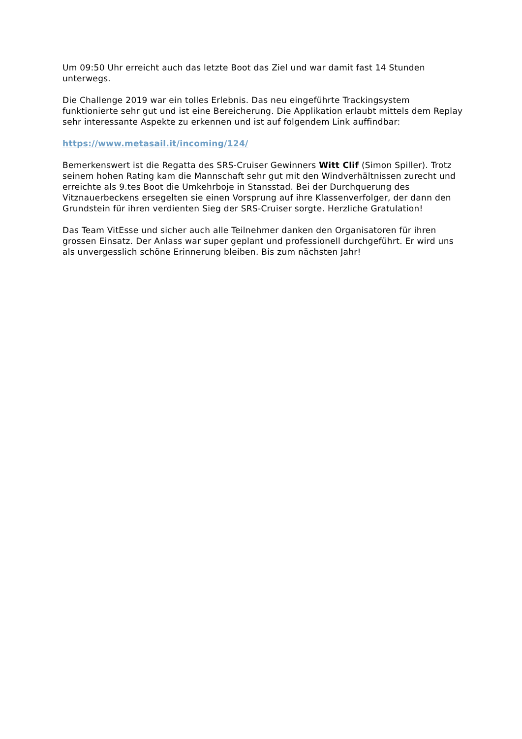Um 09:50 Uhr erreicht auch das letzte Boot das Ziel und war damit fast 14 Stunden unterwegs.
Die Challenge 2019 war ein tolles Erlebnis. Das neu eingeführte Trackingsystem funktionierte sehr gut und ist eine Bereicherung. Die Applikation erlaubt mittels dem Replay sehr interessante Aspekte zu erkennen und ist auf folgendem Link auffindbar:
https://www.metasail.it/incoming/124/
Bemerkenswert ist die Regatta des SRS-Cruiser Gewinners Witt Clif (Simon Spiller). Trotz seinem hohen Rating kam die Mannschaft sehr gut mit den Windverhältnissen zurecht und erreichte als 9.tes Boot die Umkehrboje in Stansstad. Bei der Durchquerung des Vitznauerbeckens ersegelten sie einen Vorsprung auf ihre Klassenverfolger, der dann den Grundstein für ihren verdienten Sieg der SRS-Cruiser sorgte. Herzliche Gratulation!
Das Team VitEsse und sicher auch alle Teilnehmer danken den Organisatoren für ihren grossen Einsatz. Der Anlass war super geplant und professionell durchgeführt. Er wird uns als unvergesslich schöne Erinnerung bleiben. Bis zum nächsten Jahr!